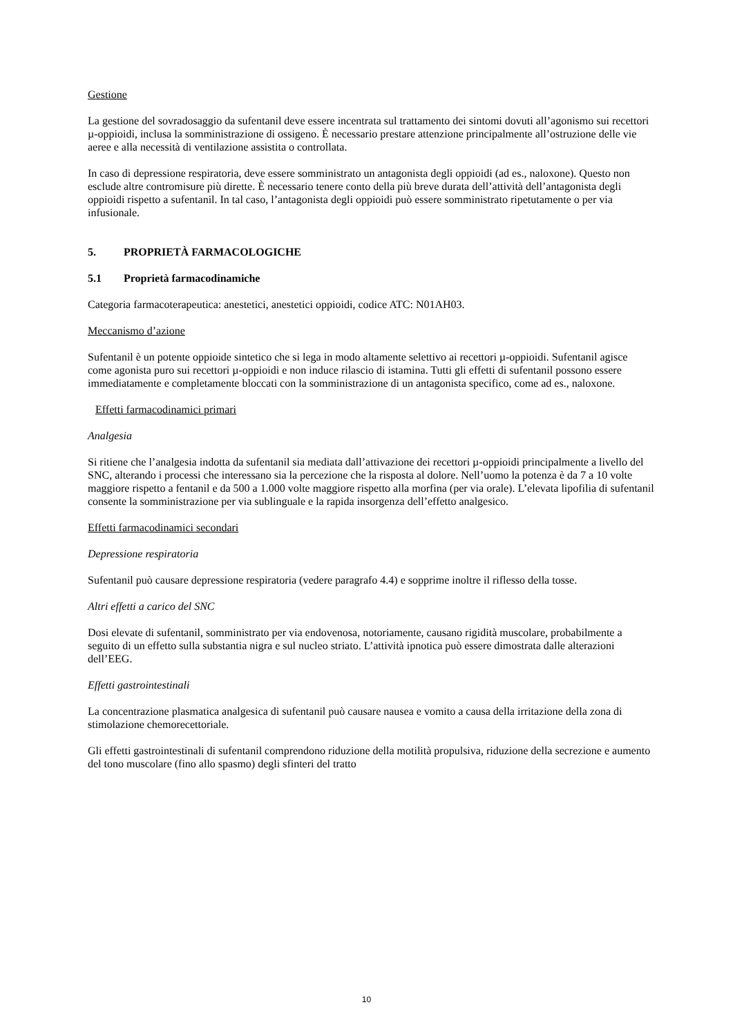Gestione
La gestione del sovradosaggio da sufentanil deve essere incentrata sul trattamento dei sintomi dovuti all’agonismo sui recettori µ-oppioidi, inclusa la somministrazione di ossigeno. È necessario prestare attenzione principalmente all’ostruzione delle vie aeree e alla necessità di ventilazione assistita o controllata.
In caso di depressione respiratoria, deve essere somministrato un antagonista degli oppioidi (ad es., naloxone). Questo non esclude altre contromisure più dirette. È necessario tenere conto della più breve durata dell’attività dell’antagonista degli oppioidi rispetto a sufentanil. In tal caso, l’antagonista degli oppioidi può essere somministrato ripetutamente o per via infusionale.
5. PROPRIETÀ FARMACOLOGICHE
5.1 Proprietà farmacodinamiche
Categoria farmacoterapeutica: anestetici, anestetici oppioidi, codice ATC: N01AH03.
Meccanismo d’azione
Sufentanil è un potente oppioide sintetico che si lega in modo altamente selettivo ai recettori µ-oppioidi. Sufentanil agisce come agonista puro sui recettori µ-oppioidi e non induce rilascio di istamina. Tutti gli effetti di sufentanil possono essere immediatamente e completamente bloccati con la somministrazione di un antagonista specifico, come ad es., naloxone.
Effetti farmacodinamici primari
Analgesia
Si ritiene che l’analgesia indotta da sufentanil sia mediata dall’attivazione dei recettori µ-oppioidi principalmente a livello del SNC, alterando i processi che interessano sia la percezione che la risposta al dolore. Nell’uomo la potenza è da 7 a 10 volte maggiore rispetto a fentanil e da 500 a 1.000 volte maggiore rispetto alla morfina (per via orale). L’elevata lipofilia di sufentanil consente la somministrazione per via sublinguale e la rapida insorgenza dell’effetto analgesico.
Effetti farmacodinamici secondari
Depressione respiratoria
Sufentanil può causare depressione respiratoria (vedere paragrafo 4.4) e sopprime inoltre il riflesso della tosse.
Altri effetti a carico del SNC
Dosi elevate di sufentanil, somministrato per via endovenosa, notoriamente, causano rigidità muscolare, probabilmente a seguito di un effetto sulla substantia nigra e sul nucleo striato. L’attività ipnotica può essere dimostrata dalle alterazioni dell’EEG.
Effetti gastrointestinali
La concentrazione plasmatica analgesica di sufentanil può causare nausea e vomito a causa della irritazione della zona di stimolazione chemorecettoriale.
Gli effetti gastrointestinali di sufentanil comprendono riduzione della motilità propulsiva, riduzione della secrezione e aumento del tono muscolare (fino allo spasmo) degli sfinteri del tratto
10